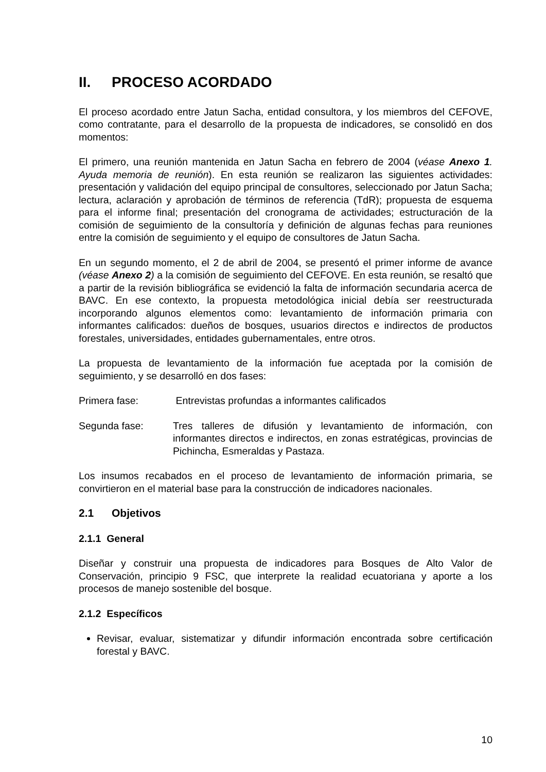II. PROCESO ACORDADO
El proceso acordado entre Jatun Sacha, entidad consultora, y los miembros del CEFOVE, como contratante, para el desarrollo de la propuesta de indicadores, se consolidó en dos momentos:
El primero, una reunión mantenida en Jatun Sacha en febrero de 2004 (véase Anexo 1. Ayuda memoria de reunión). En esta reunión se realizaron las siguientes actividades: presentación y validación del equipo principal de consultores, seleccionado por Jatun Sacha; lectura, aclaración y aprobación de términos de referencia (TdR); propuesta de esquema para el informe final; presentación del cronograma de actividades; estructuración de la comisión de seguimiento de la consultoría y definición de algunas fechas para reuniones entre la comisión de seguimiento y el equipo de consultores de Jatun Sacha.
En un segundo momento, el 2 de abril de 2004, se presentó el primer informe de avance (véase Anexo 2) a la comisión de seguimiento del CEFOVE. En esta reunión, se resaltó que a partir de la revisión bibliográfica se evidenció la falta de información secundaria acerca de BAVC. En ese contexto, la propuesta metodológica inicial debía ser reestructurada incorporando algunos elementos como: levantamiento de información primaria con informantes calificados: dueños de bosques, usuarios directos e indirectos de productos forestales, universidades, entidades gubernamentales, entre otros.
La propuesta de levantamiento de la información fue aceptada por la comisión de seguimiento, y se desarrolló en dos fases:
Primera fase: Entrevistas profundas a informantes calificados
Segunda fase: Tres talleres de difusión y levantamiento de información, con informantes directos e indirectos, en zonas estratégicas, provincias de Pichincha, Esmeraldas y Pastaza.
Los insumos recabados en el proceso de levantamiento de información primaria, se convirtieron en el material base para la construcción de indicadores nacionales.
2.1 Objetivos
2.1.1 General
Diseñar y construir una propuesta de indicadores para Bosques de Alto Valor de Conservación, principio 9 FSC, que interprete la realidad ecuatoriana y aporte a los procesos de manejo sostenible del bosque.
2.1.2 Específicos
Revisar, evaluar, sistematizar y difundir información encontrada sobre certificación forestal y BAVC.
10